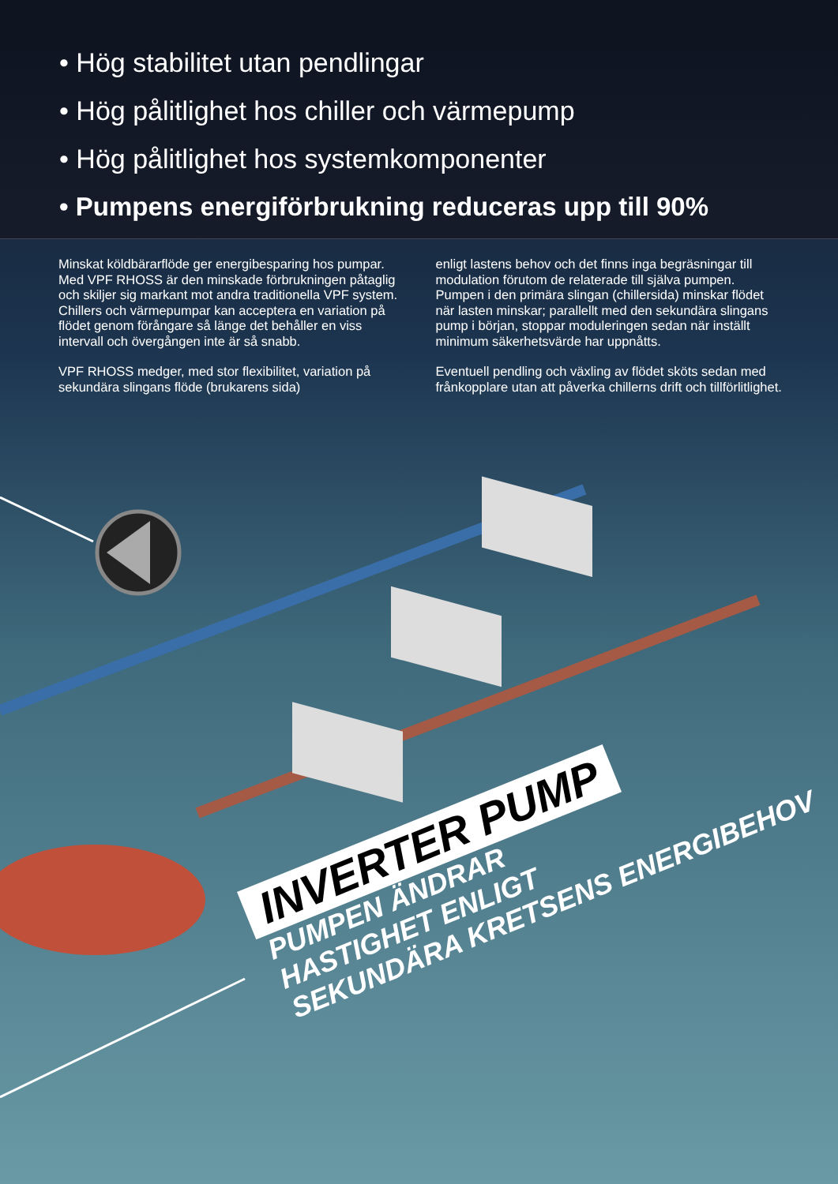• Hög stabilitet utan pendlingar
• Hög pålitlighet hos chiller och värmepump
• Hög pålitlighet hos systemkomponenter
• Pumpens energiförbrukning reduceras upp till 90%
Minskat köldbärarflöde ger energibesparing hos pumpar. Med VPF RHOSS är den minskade förbrukningen påtaglig och skiljer sig markant mot andra traditionella VPF system.
Chillers och värmepumpar kan acceptera en variation på flödet genom förångare så länge det behåller en viss intervall och övergången inte är så snabb.
VPF RHOSS medger, med stor flexibilitet, variation på sekundära slingans flöde (brukarens sida)
enligt lastens behov och det finns inga begräsningar till modulation förutom de relaterade till själva pumpen. Pumpen i den primära slingan (chillersida) minskar flödet när lasten minskar; parallellt med den sekundära slingans pump i början, stoppar moduleringen sedan när inställt minimum säkerhetsvärde har uppnåtts.
Eventuell pendling och växling av flödet sköts sedan med frånkopplare utan att påverka chillerns drift och tillförlitlighet.
INVERTER PUMP
PUMPEN ÄNDRAR
HASTIGHET ENLIGT
SEKUNDÄRA KRETSENS ENERGIBEHOV